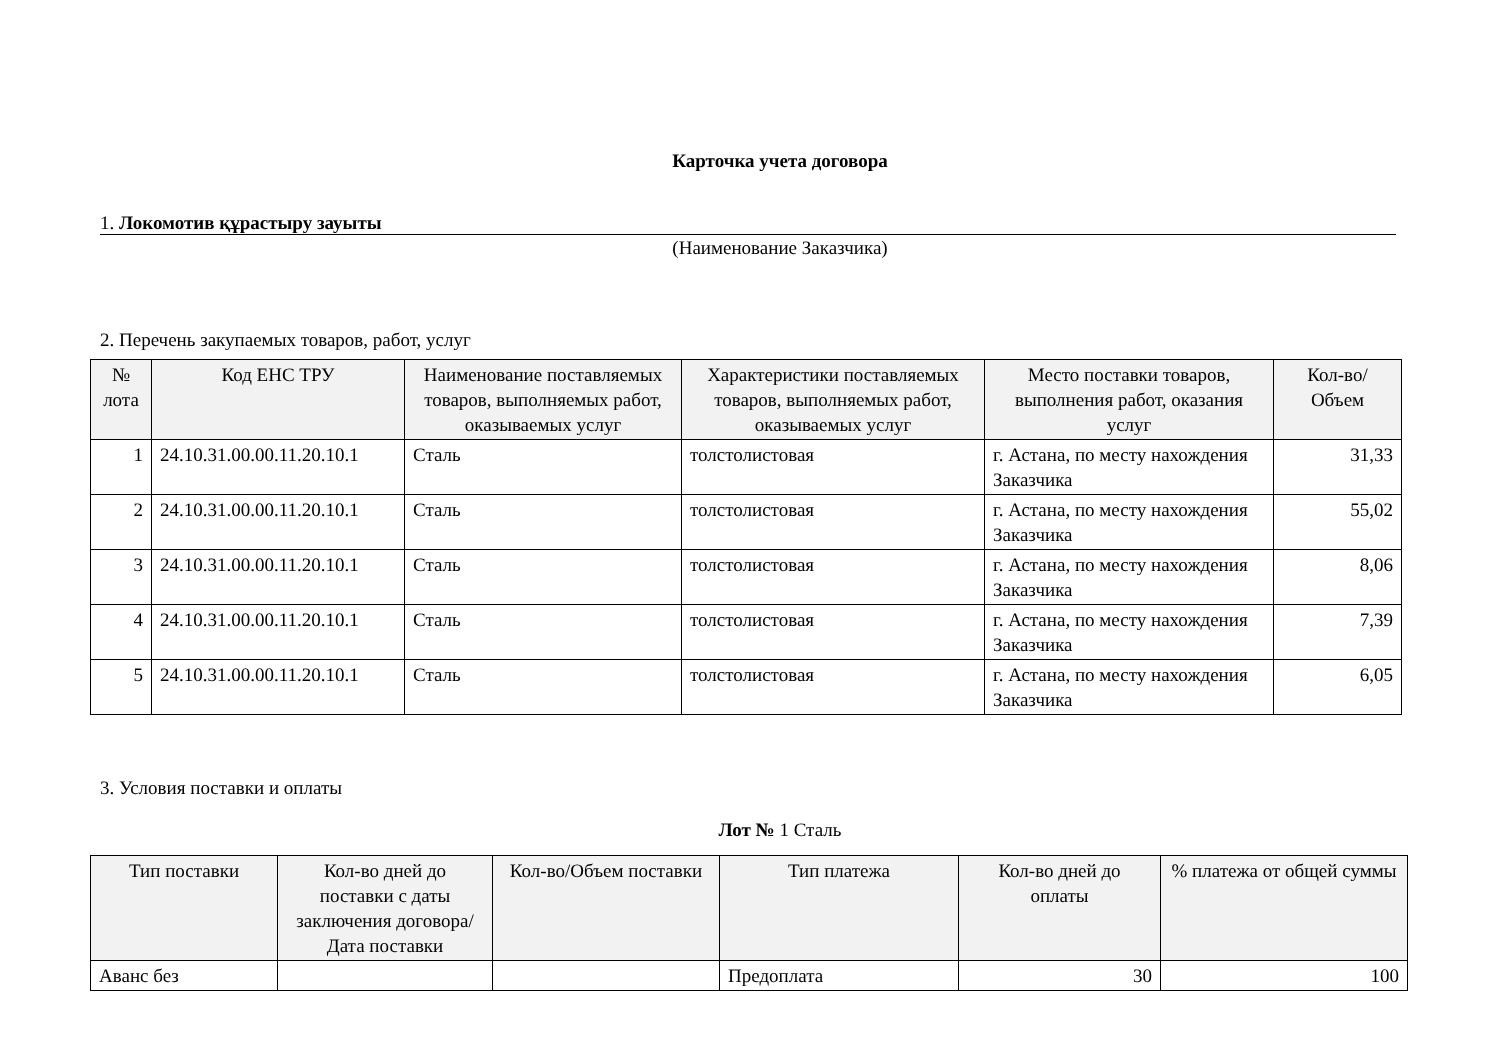Карточка учета договора
1. Локомотив құрастыру зауыты
(Наименование Заказчика)
2. Перечень закупаемых товаров, работ, услуг
| № лота | Код ЕНС ТРУ | Наименование поставляемых товаров, выполняемых работ, оказываемых услуг | Характеристики поставляемых товаров, выполняемых работ, оказываемых услуг | Место поставки товаров, выполнения работ, оказания услуг | Кол-во/ Объем |
| --- | --- | --- | --- | --- | --- |
| 1 | 24.10.31.00.00.11.20.10.1 | Сталь | толстолистовая | г. Астана, по месту нахождения Заказчика | 31,33 |
| 2 | 24.10.31.00.00.11.20.10.1 | Сталь | толстолистовая | г. Астана, по месту нахождения Заказчика | 55,02 |
| 3 | 24.10.31.00.00.11.20.10.1 | Сталь | толстолистовая | г. Астана, по месту нахождения Заказчика | 8,06 |
| 4 | 24.10.31.00.00.11.20.10.1 | Сталь | толстолистовая | г. Астана, по месту нахождения Заказчика | 7,39 |
| 5 | 24.10.31.00.00.11.20.10.1 | Сталь | толстолистовая | г. Астана, по месту нахождения Заказчика | 6,05 |
3. Условия поставки и оплаты
Лот № 1 Сталь
| Тип поставки | Кол-во дней до поставки с даты заключения договора/ Дата поставки | Кол-во/Объем поставки | Тип платежа | Кол-во дней до оплаты | % платежа от общей суммы |
| --- | --- | --- | --- | --- | --- |
| Аванс без | | | Предоплата | 30 | 100 |